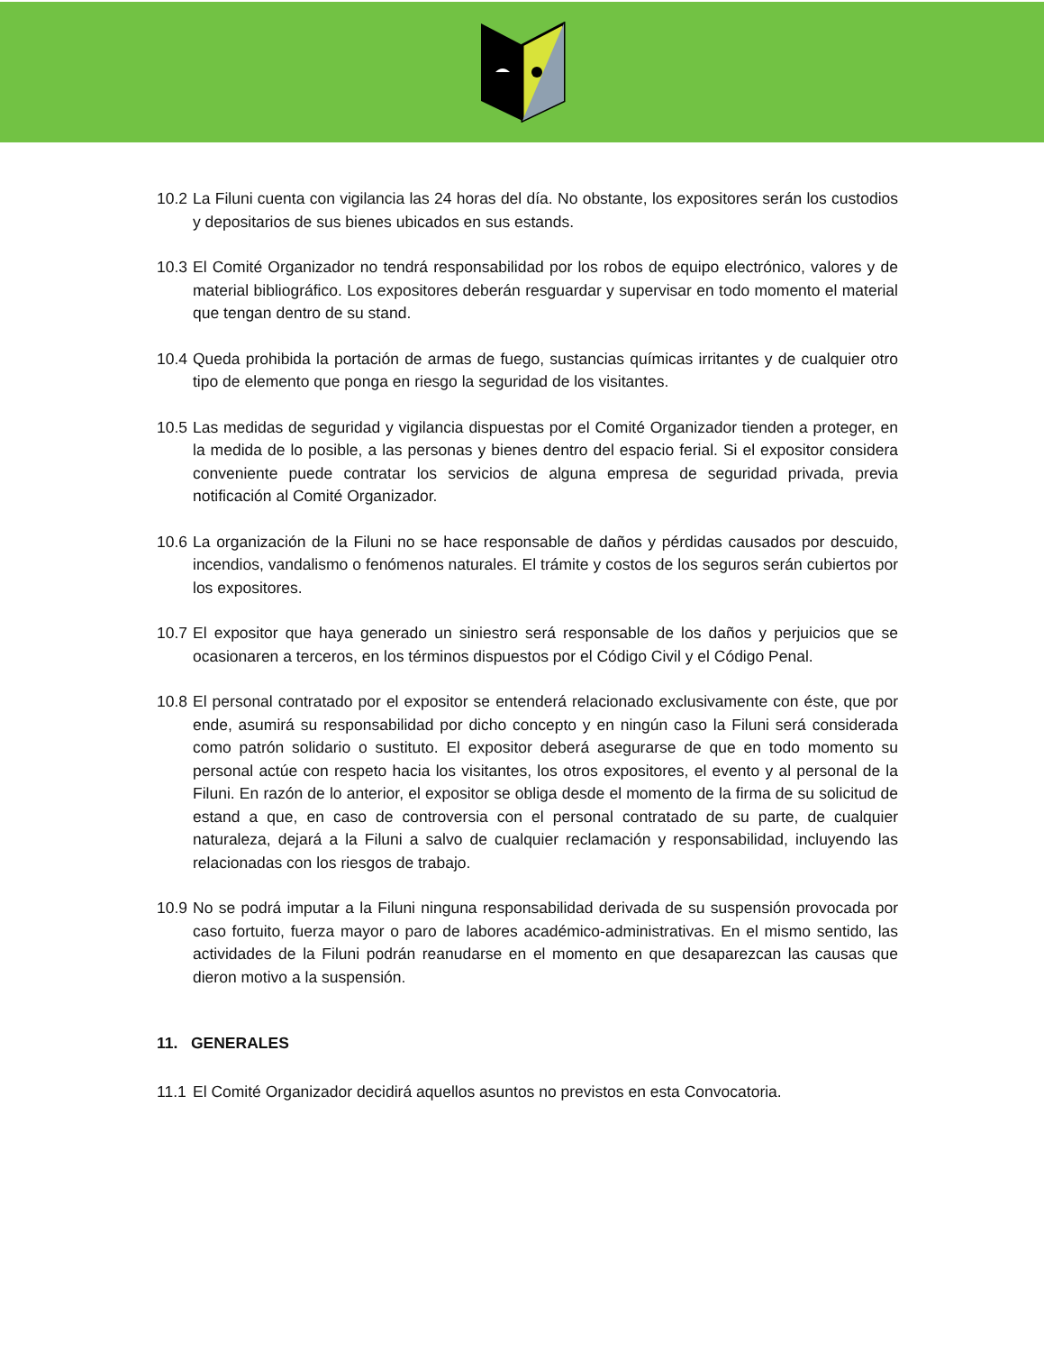10.2 La Filuni cuenta con vigilancia las 24 horas del día. No obstante, los expositores serán los custodios y depositarios de sus bienes ubicados en sus estands.
10.3 El Comité Organizador no tendrá responsabilidad por los robos de equipo electrónico, valores y de material bibliográfico. Los expositores deberán resguardar y supervisar en todo momento el material que tengan dentro de su stand.
10.4 Queda prohibida la portación de armas de fuego, sustancias químicas irritantes y de cualquier otro tipo de elemento que ponga en riesgo la seguridad de los visitantes.
10.5 Las medidas de seguridad y vigilancia dispuestas por el Comité Organizador tienden a proteger, en la medida de lo posible, a las personas y bienes dentro del espacio ferial. Si el expositor considera conveniente puede contratar los servicios de alguna empresa de seguridad privada, previa notificación al Comité Organizador.
10.6 La organización de la Filuni no se hace responsable de daños y pérdidas causados por descuido, incendios, vandalismo o fenómenos naturales. El trámite y costos de los seguros serán cubiertos por los expositores.
10.7 El expositor que haya generado un siniestro será responsable de los daños y perjuicios que se ocasionaren a terceros, en los términos dispuestos por el Código Civil y el Código Penal.
10.8 El personal contratado por el expositor se entenderá relacionado exclusivamente con éste, que por ende, asumirá su responsabilidad por dicho concepto y en ningún caso la Filuni será considerada como patrón solidario o sustituto. El expositor deberá asegurarse de que en todo momento su personal actúe con respeto hacia los visitantes, los otros expositores, el evento y al personal de la Filuni. En razón de lo anterior, el expositor se obliga desde el momento de la firma de su solicitud de estand a que, en caso de controversia con el personal contratado de su parte, de cualquier naturaleza, dejará a la Filuni a salvo de cualquier reclamación y responsabilidad, incluyendo las relacionadas con los riesgos de trabajo.
10.9 No se podrá imputar a la Filuni ninguna responsabilidad derivada de su suspensión provocada por caso fortuito, fuerza mayor o paro de labores académico-administrativas. En el mismo sentido, las actividades de la Filuni podrán reanudarse en el momento en que desaparezcan las causas que dieron motivo a la suspensión.
11. GENERALES
11.1 El Comité Organizador decidirá aquellos asuntos no previstos en esta Convocatoria.